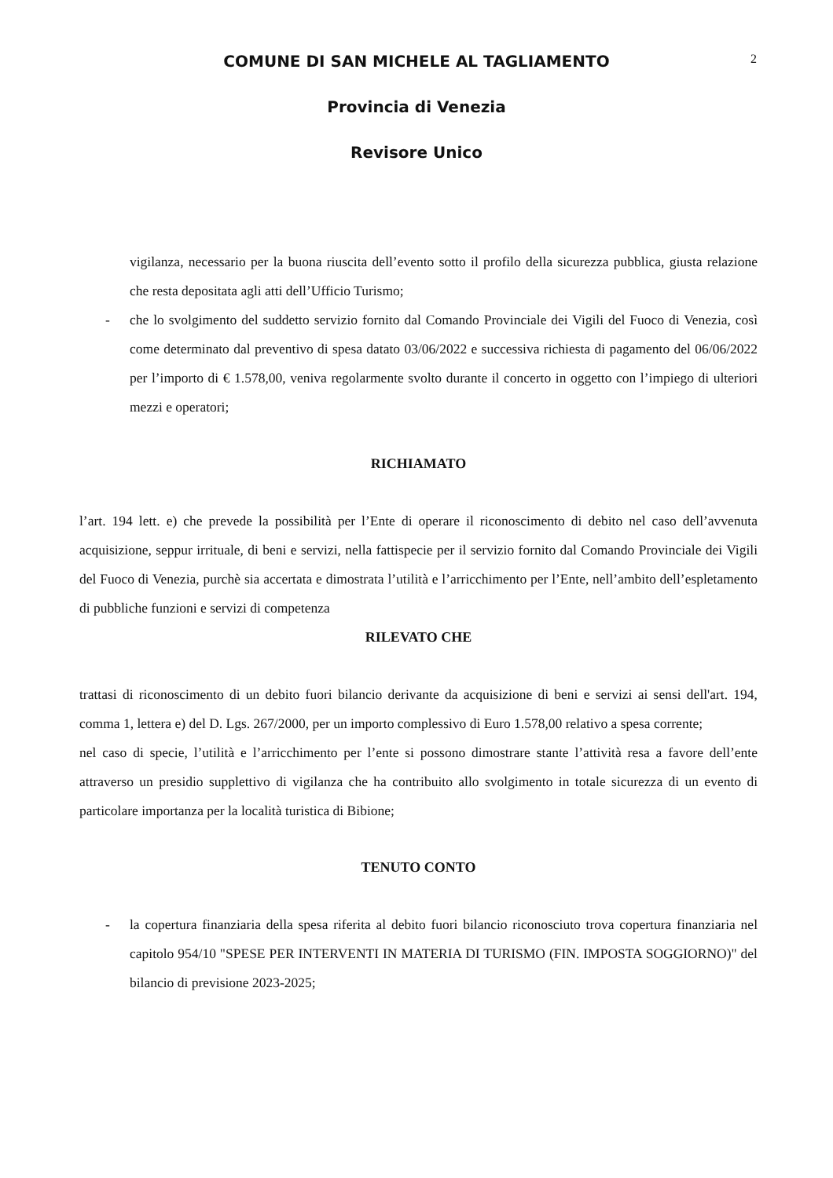COMUNE DI SAN MICHELE AL TAGLIAMENTO
2
Provincia di Venezia
Revisore Unico
vigilanza, necessario per la buona riuscita dell’evento sotto il profilo della sicurezza pubblica, giusta relazione che resta depositata agli atti dell’Ufficio Turismo;
- che lo svolgimento del suddetto servizio fornito dal Comando Provinciale dei Vigili del Fuoco di Venezia, così come determinato dal preventivo di spesa datato 03/06/2022 e successiva richiesta di pagamento del 06/06/2022 per l’importo di € 1.578,00, veniva regolarmente svolto durante il concerto in oggetto con l’impiego di ulteriori mezzi e operatori;
RICHIAMATO
l’art. 194 lett. e) che prevede la possibilità per l’Ente di operare il riconoscimento di debito nel caso dell’avvenuta acquisizione, seppur irrituale, di beni e servizi, nella fattispecie per il servizio fornito dal Comando Provinciale dei Vigili del Fuoco di Venezia, purchè sia accertata e dimostrata l’utilità e l’arricchimento per l’Ente, nell’ambito dell’espletamento di pubbliche funzioni e servizi di competenza
RILEVATO CHE
trattasi di riconoscimento di un debito fuori bilancio derivante da acquisizione di beni e servizi ai sensi dell'art. 194, comma 1, lettera e) del D. Lgs. 267/2000, per un importo complessivo di Euro 1.578,00 relativo a spesa corrente;
nel caso di specie, l’utilità e l’arricchimento per l’ente si possono dimostrare stante l’attività resa a favore dell’ente attraverso un presidio supplettivo di vigilanza che ha contribuito allo svolgimento in totale sicurezza di un evento di particolare importanza per la località turistica di Bibione;
TENUTO CONTO
- la copertura finanziaria della spesa riferita al debito fuori bilancio riconosciuto trova copertura finanziaria nel capitolo 954/10 "SPESE PER INTERVENTI IN MATERIA DI TURISMO (FIN. IMPOSTA SOGGIORNO)" del bilancio di previsione 2023-2025;